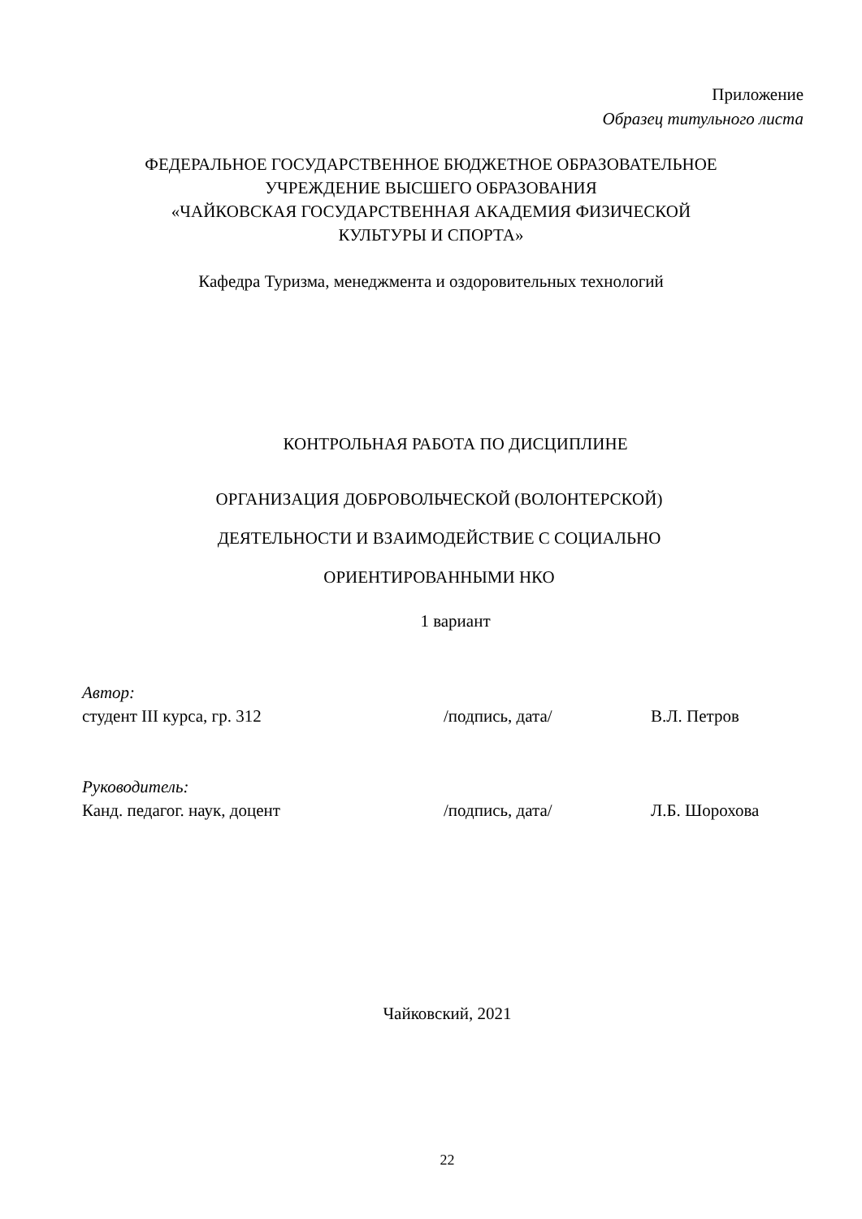Приложение
Образец титульного листа
ФЕДЕРАЛЬНОЕ ГОСУДАРСТВЕННОЕ БЮДЖЕТНОЕ ОБРАЗОВАТЕЛЬНОЕ
УЧРЕЖДЕНИЕ ВЫСШЕГО ОБРАЗОВАНИЯ
«ЧАЙКОВСКАЯ ГОСУДАРСТВЕННАЯ АКАДЕМИЯ ФИЗИЧЕСКОЙ
КУЛЬТУРЫ И СПОРТА»
Кафедра Туризма, менеджмента и оздоровительных технологий
КОНТРОЛЬНАЯ РАБОТА ПО ДИСЦИПЛИНЕ
ОРГАНИЗАЦИЯ ДОБРОВОЛЬЧЕСКОЙ (ВОЛОНТЕРСКОЙ)
ДЕЯТЕЛЬНОСТИ И ВЗАИМОДЕЙСТВИЕ С СОЦИАЛЬНО
ОРИЕНТИРОВАННЫМИ НКО
1 вариант
Автор:
студент III курса, гр. 312 /подпись, дата/ В.Л. Петров
Руководитель:
Канд. педагог. наук, доцент /подпись, дата/ Л.Б. Шорохова
Чайковский, 2021
22